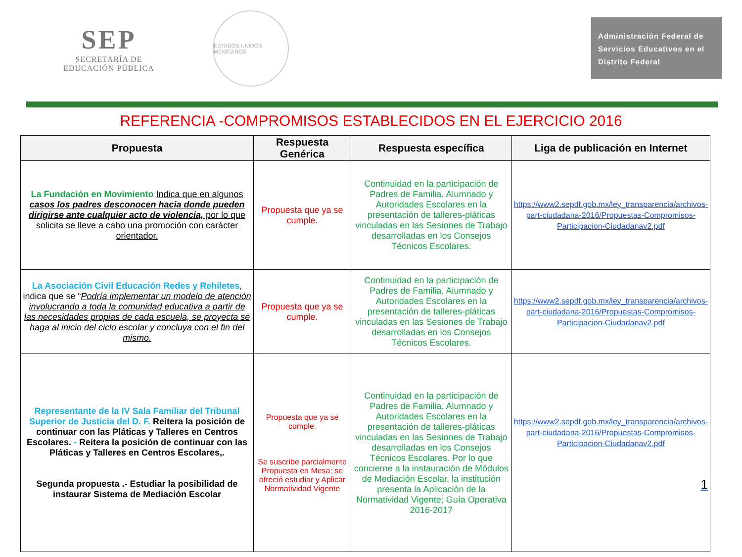SEP
SECRETARÍA DE
EDUCACIÓN PÚBLICA
ESTADOS UNIDOS MEXICANOS
Administración Federal de Servicios Educativos en el Distrito Federal
REFERENCIA -COMPROMISOS ESTABLECIDOS EN EL EJERCICIO 2016
| Propuesta | Respuesta Genérica | Respuesta específica | Liga de publicación en Internet |
| --- | --- | --- | --- |
| La Fundación en Movimiento Indica que en algunos casos los padres desconocen hacia donde pueden dirigirse ante cualquier acto de violencia, por lo que solicita se lleve a cabo una promoción con carácter orientador. | Propuesta que ya se cumple. | Continuidad en la participación de Padres de Familia, Alumnado y Autoridades Escolares en la presentación de talleres-pláticas vinculadas en las Sesiones de Trabajo desarrolladas en los Consejos Técnicos Escolares. | https://www2.sepdf.gob.mx/ley_transparencia/archivos-part-ciudadana-2016/Propuestas-Compromisos-Participacion-Ciudadanav2.pdf |
| La Asociación Civil Educación Redes y Rehiletes , indica que se “ Podría implementar un modelo de atención involucrando a toda la comunidad educativa a partir de las necesidades propias de cada escuela, se proyecta se haga al inicio del ciclo escolar y concluya con el fin del mismo. | Propuesta que ya se cumple. | Continuidad en la participación de Padres de Familia, Alumnado y Autoridades Escolares en la presentación de talleres-pláticas vinculadas en las Sesiones de Trabajo desarrolladas en los Consejos Técnicos Escolares. | https://www2.sepdf.gob.mx/ley_transparencia/archivos-part-ciudadana-2016/Propuestas-Compromisos-Participacion-Ciudadanav2.pdf |
| Representante de la IV Sala Familiar del Tribunal Superior de Justicia del D. F. Reitera la posición de continuar con las Pláticas y Talleres en Centros Escolares. - Reitera la posición de continuar con las Pláticas y Talleres en Centros Escolares,. Segunda propuesta .- Estudiar la posibilidad de instaurar Sistema de Mediación Escolar | Propuesta que ya se cumple. Se suscribe parcialmente Propuesta en Mesa; se ofreció estudiar y Aplicar Normatividad Vigente | Continuidad en la participación de Padres de Familia, Alumnado y Autoridades Escolares en la presentación de talleres-pláticas vinculadas en las Sesiones de Trabajo desarrolladas en los Consejos Técnicos Escolares. Por lo que concierne a la instauración de Módulos de Mediación Escolar, la institución presenta la Aplicación de la Normatividad Vigente; Guía Operativa 2016-2017 | https://www2.sepdf.gob.mx/ley_transparencia/archivos-part-ciudadana-2016/Propuestas-Compromisos-Participacion-Ciudadanav2.pdf 1 |